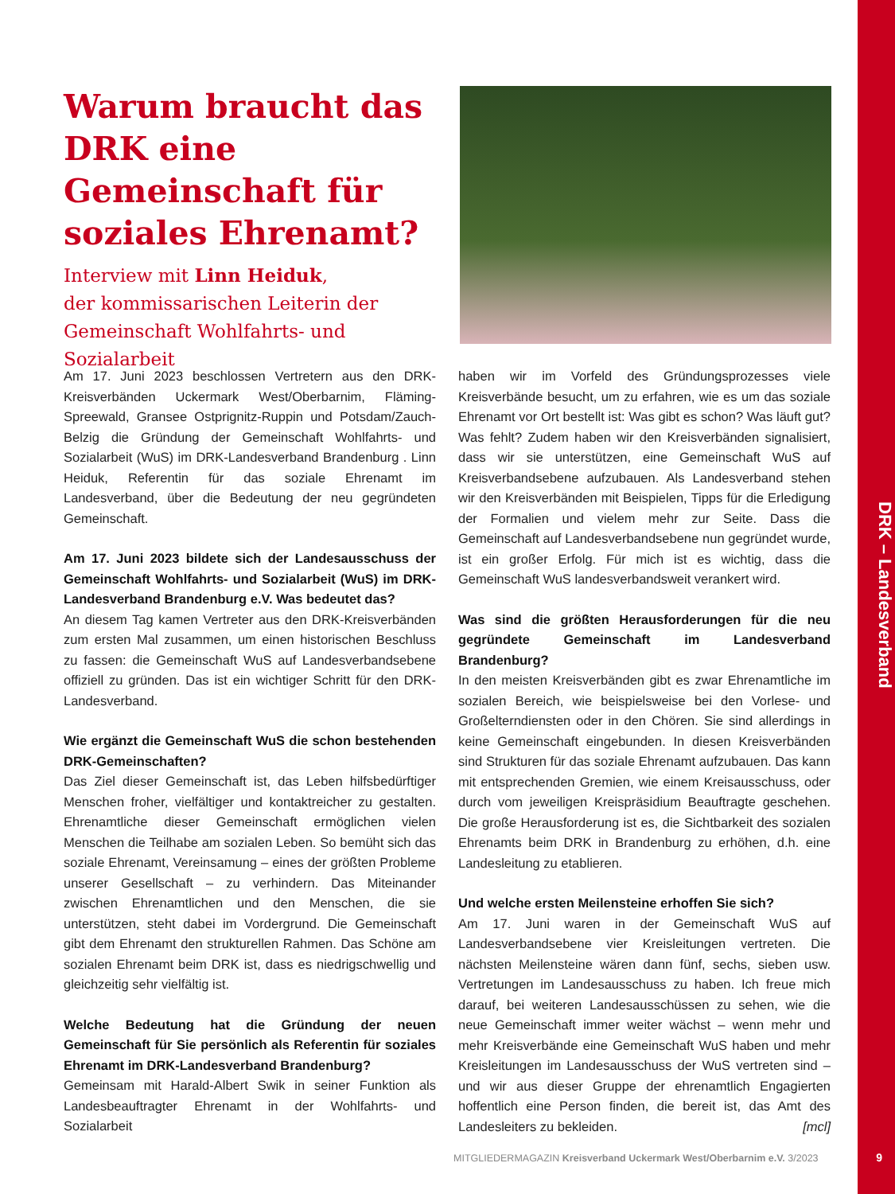DRK – Landesverband
Warum braucht das DRK eine Gemeinschaft für soziales Ehrenamt?
Interview mit Linn Heiduk,
der kommissarischen Leiterin der Gemeinschaft Wohlfahrts- und Sozialarbeit
Am 17. Juni 2023 beschlossen Vertretern aus den DRK-Kreisverbänden Uckermark West/Oberbarnim, Fläming-Spreewald, Gransee Ostprignitz-Ruppin und Potsdam/Zauch-Belzig die Gründung der Gemeinschaft Wohlfahrts- und Sozialarbeit (WuS) im DRK-Landesverband Brandenburg . Linn Heiduk, Referentin für das soziale Ehrenamt im Landesverband, über die Bedeutung der neu gegründeten Gemeinschaft.
Am 17. Juni 2023 bildete sich der Landesausschuss der Gemeinschaft Wohlfahrts- und Sozialarbeit (WuS) im DRK-Landesverband Brandenburg e.V. Was bedeutet das?
An diesem Tag kamen Vertreter aus den DRK-Kreisverbänden zum ersten Mal zusammen, um einen historischen Beschluss zu fassen: die Gemeinschaft WuS auf Landesverbandsebene offiziell zu gründen. Das ist ein wichtiger Schritt für den DRK-Landesverband.
Wie ergänzt die Gemeinschaft WuS die schon bestehenden DRK-Gemeinschaften?
Das Ziel dieser Gemeinschaft ist, das Leben hilfsbedürftiger Menschen froher, vielfältiger und kontaktreicher zu gestalten. Ehrenamtliche dieser Gemeinschaft ermöglichen vielen Menschen die Teilhabe am sozialen Leben. So bemüht sich das soziale Ehrenamt, Vereinsamung – eines der größten Probleme unserer Gesellschaft – zu verhindern. Das Miteinander zwischen Ehrenamtlichen und den Menschen, die sie unterstützen, steht dabei im Vordergrund. Die Gemeinschaft gibt dem Ehrenamt den strukturellen Rahmen. Das Schöne am sozialen Ehrenamt beim DRK ist, dass es niedrigschwellig und gleichzeitig sehr vielfältig ist.
Welche Bedeutung hat die Gründung der neuen Gemeinschaft für Sie persönlich als Referentin für soziales Ehrenamt im DRK-Landesverband Brandenburg?
Gemeinsam mit Harald-Albert Swik in seiner Funktion als Landesbeauftragter Ehrenamt in der Wohlfahrts- und Sozialarbeit
haben wir im Vorfeld des Gründungsprozesses viele Kreisverbände besucht, um zu erfahren, wie es um das soziale Ehrenamt vor Ort bestellt ist: Was gibt es schon? Was läuft gut? Was fehlt? Zudem haben wir den Kreisverbänden signalisiert, dass wir sie unterstützen, eine Gemeinschaft WuS auf Kreisverbandsebene aufzubauen. Als Landesverband stehen wir den Kreisverbänden mit Beispielen, Tipps für die Erledigung der Formalien und vielem mehr zur Seite. Dass die Gemeinschaft auf Landesverbandsebene nun gegründet wurde, ist ein großer Erfolg. Für mich ist es wichtig, dass die Gemeinschaft WuS landesverbandsweit verankert wird.
Was sind die größten Herausforderungen für die neu gegründete Gemeinschaft im Landesverband Brandenburg?
In den meisten Kreisverbänden gibt es zwar Ehrenamtliche im sozialen Bereich, wie beispielsweise bei den Vorlese- und Großelterndiensten oder in den Chören. Sie sind allerdings in keine Gemeinschaft eingebunden. In diesen Kreisverbänden sind Strukturen für das soziale Ehrenamt aufzubauen. Das kann mit entsprechenden Gremien, wie einem Kreisausschuss, oder durch vom jeweiligen Kreispräsidium Beauftragte geschehen. Die große Herausforderung ist es, die Sichtbarkeit des sozialen Ehrenamts beim DRK in Brandenburg zu erhöhen, d.h. eine Landesleitung zu etablieren.
Und welche ersten Meilensteine erhoffen Sie sich?
Am 17. Juni waren in der Gemeinschaft WuS auf Landesverbandsebene vier Kreisleitungen vertreten. Die nächsten Meilensteine wären dann fünf, sechs, sieben usw. Vertretungen im Landesausschuss zu haben. Ich freue mich darauf, bei weiteren Landesausschüssen zu sehen, wie die neue Gemeinschaft immer weiter wächst – wenn mehr und mehr Kreisverbände eine Gemeinschaft WuS haben und mehr Kreisleitungen im Landesausschuss der WuS vertreten sind – und wir aus dieser Gruppe der ehrenamtlich Engagierten hoffentlich eine Person finden, die bereit ist, das Amt des Landesleiters zu bekleiden. [mcl]
MITGLIEDERMAGAZIN Kreisverband Uckermark West/Oberbarnim e.V. 3/2023
9